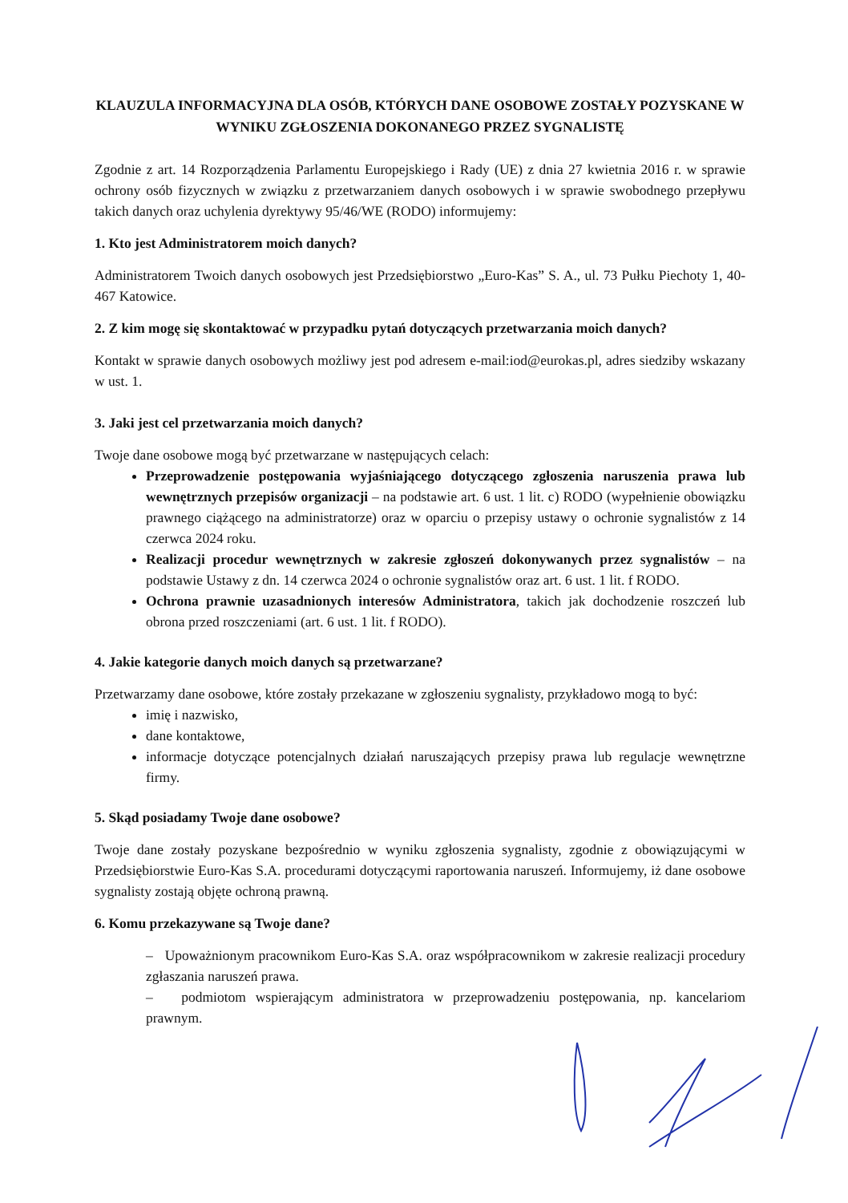KLAUZULA INFORMACYJNA DLA OSÓB, KTÓRYCH DANE OSOBOWE ZOSTAŁY POZYSKANE W WYNIKU ZGŁOSZENIA DOKONANEGO PRZEZ SYGNALISTĘ
Zgodnie z art. 14 Rozporządzenia Parlamentu Europejskiego i Rady (UE) z dnia 27 kwietnia 2016 r. w sprawie ochrony osób fizycznych w związku z przetwarzaniem danych osobowych i w sprawie swobodnego przepływu takich danych oraz uchylenia dyrektywy 95/46/WE (RODO) informujemy:
1. Kto jest Administratorem moich danych?
Administratorem Twoich danych osobowych jest Przedsiębiorstwo „Euro-Kas” S. A., ul. 73 Pułku Piechoty 1, 40-467 Katowice.
2. Z kim mogę się skontaktować w przypadku pytań dotyczących przetwarzania moich danych?
Kontakt w sprawie danych osobowych możliwy jest pod adresem e-mail:iod@eurokas.pl, adres siedziby wskazany w ust. 1.
3. Jaki jest cel przetwarzania moich danych?
Twoje dane osobowe mogą być przetwarzane w następujących celach:
Przeprowadzenie postępowania wyjaśniającego dotyczącego zgłoszenia naruszenia prawa lub wewnętrznych przepisów organizacji – na podstawie art. 6 ust. 1 lit. c) RODO (wypełnienie obowiązku prawnego ciążącego na administratorze) oraz w oparciu o przepisy ustawy o ochronie sygnalistów z 14 czerwca 2024 roku.
Realizacji procedur wewnętrznych w zakresie zgłoszeń dokonywanych przez sygnalistów – na podstawie Ustawy z dn. 14 czerwca 2024 o ochronie sygnalistów oraz art. 6 ust. 1 lit. f RODO.
Ochrona prawnie uzasadnionych interesów Administratora, takich jak dochodzenie roszczeń lub obrona przed roszczeniami (art. 6 ust. 1 lit. f RODO).
4. Jakie kategorie danych moich danych są przetwarzane?
Przetwarzamy dane osobowe, które zostały przekazane w zgłoszeniu sygnalisty, przykładowo mogą to być:
imię i nazwisko,
dane kontaktowe,
informacje dotyczące potencjalnych działań naruszających przepisy prawa lub regulacje wewnętrzne firmy.
5. Skąd posiadamy Twoje dane osobowe?
Twoje dane zostały pozyskane bezpośrednio w wyniku zgłoszenia sygnalisty, zgodnie z obowiązującymi w Przedsiębiorstwie Euro-Kas S.A. procedurami dotyczącymi raportowania naruszeń. Informujemy, iż dane osobowe sygnalisty zostają objęte ochroną prawną.
6. Komu przekazywane są Twoje dane?
– Upoważnionym pracownikom Euro-Kas S.A. oraz współpracownikom w zakresie realizacji procedury zgłaszania naruszeń prawa.
– podmiotom wspierającym administratora w przeprowadzeniu postępowania, np. kancelariom prawnym.